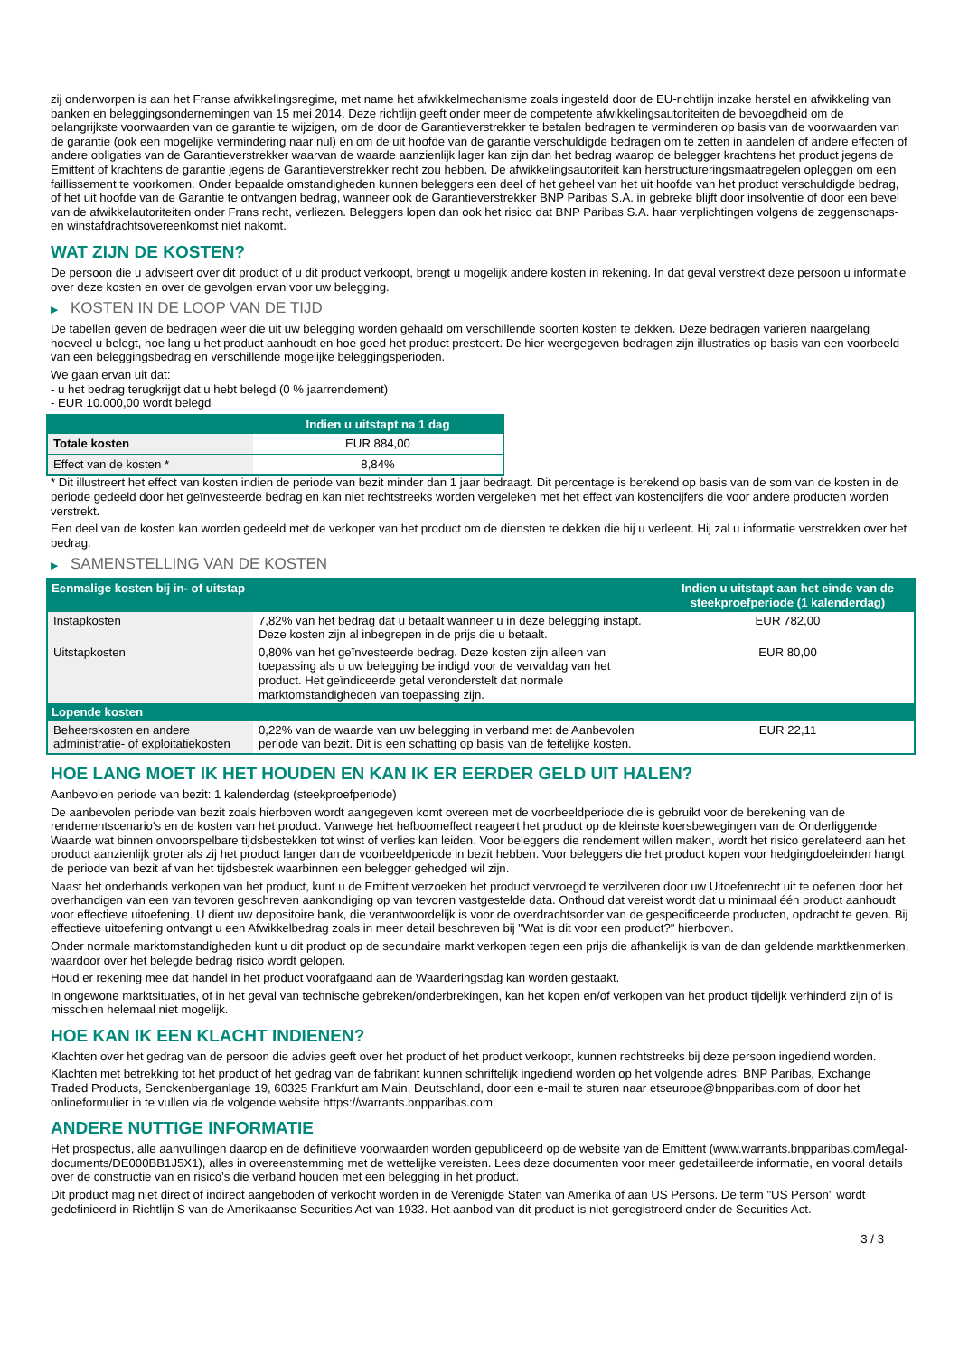zij onderworpen is aan het Franse afwikkelingsregime, met name het afwikkelmechanisme zoals ingesteld door de EU-richtlijn inzake herstel en afwikkeling van banken en beleggingsondernemingen van 15 mei 2014. Deze richtlijn geeft onder meer de competente afwikkelingsautoriteiten de bevoegdheid om de belangrijkste voorwaarden van de garantie te wijzigen, om de door de Garantieverstrekker te betalen bedragen te verminderen op basis van de voorwaarden van de garantie (ook een mogelijke vermindering naar nul) en om de uit hoofde van de garantie verschuldigde bedragen om te zetten in aandelen of andere effecten of andere obligaties van de Garantieverstrekker waarvan de waarde aanzienlijk lager kan zijn dan het bedrag waarop de belegger krachtens het product jegens de Emittent of krachtens de garantie jegens de Garantieverstrekker recht zou hebben. De afwikkelingsautoriteit kan herstructureringsmaatregelen opleggen om een faillissement te voorkomen. Onder bepaalde omstandigheden kunnen beleggers een deel of het geheel van het uit hoofde van het product verschuldigde bedrag, of het uit hoofde van de Garantie te ontvangen bedrag, wanneer ook de Garantieverstrekker BNP Paribas S.A. in gebreke blijft door insolventie of door een bevel van de afwikkelautoriteiten onder Frans recht, verliezen. Beleggers lopen dan ook het risico dat BNP Paribas S.A. haar verplichtingen volgens de zeggenschaps- en winstafdrachtsovereenkomst niet nakomt.
WAT ZIJN DE KOSTEN?
De persoon die u adviseert over dit product of u dit product verkoopt, brengt u mogelijk andere kosten in rekening. In dat geval verstrekt deze persoon u informatie over deze kosten en over de gevolgen ervan voor uw belegging.
▶ KOSTEN IN DE LOOP VAN DE TIJD
De tabellen geven de bedragen weer die uit uw belegging worden gehaald om verschillende soorten kosten te dekken. Deze bedragen variëren naargelang hoeveel u belegt, hoe lang u het product aanhoudt en hoe goed het product presteert. De hier weergegeven bedragen zijn illustraties op basis van een voorbeeld van een beleggingsbedrag en verschillende mogelijke beleggingsperioden.
We gaan ervan uit dat:
- u het bedrag terugkrijgt dat u hebt belegd (0 % jaarrendement)
- EUR 10.000,00 wordt belegd
| | Indien u uitstapt na 1 dag |
| --- | --- |
| Totale kosten | EUR 884,00 |
| Effect van de kosten * | 8,84% |
* Dit illustreert het effect van kosten indien de periode van bezit minder dan 1 jaar bedraagt. Dit percentage is berekend op basis van de som van de kosten in de periode gedeeld door het geïnvesteerde bedrag en kan niet rechtstreeks worden vergeleken met het effect van kostencijfers die voor andere producten worden verstrekt.
Een deel van de kosten kan worden gedeeld met de verkoper van het product om de diensten te dekken die hij u verleent. Hij zal u informatie verstrekken over het bedrag.
▶ SAMENSTELLING VAN DE KOSTEN
| Eenmalige kosten bij in- of uitstap | | Indien u uitstapt aan het einde van de steekproefperiode (1 kalenderdag) |
| --- | --- | --- |
| Instapkosten | 7,82% van het bedrag dat u betaalt wanneer u in deze belegging instapt. Deze kosten zijn al inbegrepen in de prijs die u betaalt. | EUR 782,00 |
| Uitstapkosten | 0,80% van het geïnvesteerde bedrag. Deze kosten zijn alleen van toepassing als u uw belegging be indigd voor de vervaldag van het product. Het geïndiceerde getal veronderstelt dat normale marktomstandigheden van toepassing zijn. | EUR 80,00 |
| Lopende kosten | | |
| Beheerskosten en andere administratie- of exploitatiekosten | 0,22% van de waarde van uw belegging in verband met de Aanbevolen periode van bezit. Dit is een schatting op basis van de feitelijke kosten. | EUR 22,11 |
HOE LANG MOET IK HET HOUDEN EN KAN IK ER EERDER GELD UIT HALEN?
Aanbevolen periode van bezit: 1 kalenderdag (steekproefperiode)
De aanbevolen periode van bezit zoals hierboven wordt aangegeven komt overeen met de voorbeeldperiode die is gebruikt voor de berekening van de rendementscenario's en de kosten van het product. Vanwege het hefboomeffect reageert het product op de kleinste koersbewegingen van de Onderliggende Waarde wat binnen onvoorspelbare tijdsbestekken tot winst of verlies kan leiden. Voor beleggers die rendement willen maken, wordt het risico gerelateerd aan het product aanzienlijk groter als zij het product langer dan de voorbeeldperiode in bezit hebben. Voor beleggers die het product kopen voor hedgingdoeleinden hangt de periode van bezit af van het tijdsbestek waarbinnen een belegger gehedged wil zijn.
Naast het onderhands verkopen van het product, kunt u de Emittent verzoeken het product vervroegd te verzilveren door uw Uitoefenrecht uit te oefenen door het overhandigen van een van tevoren geschreven aankondiging op van tevoren vastgestelde data. Onthoud dat vereist wordt dat u minimaal één product aanhoudt voor effectieve uitoefening. U dient uw depositoire bank, die verantwoordelijk is voor de overdrachtsorder van de gespecificeerde producten, opdracht te geven. Bij effectieve uitoefening ontvangt u een Afwikkelbedrag zoals in meer detail beschreven bij "Wat is dit voor een product?" hierboven.
Onder normale marktomstandigheden kunt u dit product op de secundaire markt verkopen tegen een prijs die afhankelijk is van de dan geldende marktkenmerken, waardoor over het belegde bedrag risico wordt gelopen.
Houd er rekening mee dat handel in het product voorafgaand aan de Waarderingsdag kan worden gestaakt.
In ongewone marktsituaties, of in het geval van technische gebreken/onderbrekingen, kan het kopen en/of verkopen van het product tijdelijk verhinderd zijn of is misschien helemaal niet mogelijk.
HOE KAN IK EEN KLACHT INDIENEN?
Klachten over het gedrag van de persoon die advies geeft over het product of het product verkoopt, kunnen rechtstreeks bij deze persoon ingediend worden.
Klachten met betrekking tot het product of het gedrag van de fabrikant kunnen schriftelijk ingediend worden op het volgende adres: BNP Paribas, Exchange Traded Products, Senckenberganlage 19, 60325 Frankfurt am Main, Deutschland, door een e-mail te sturen naar etseurope@bnpparibas.com of door het onlineformulier in te vullen via de volgende website https://warrants.bnpparibas.com
ANDERE NUTTIGE INFORMATIE
Het prospectus, alle aanvullingen daarop en de definitieve voorwaarden worden gepubliceerd op de website van de Emittent (www.warrants.bnpparibas.com/legal-documents/DE000BB1J5X1), alles in overeenstemming met de wettelijke vereisten. Lees deze documenten voor meer gedetailleerde informatie, en vooral details over de constructie van en risico’s die verband houden met een belegging in het product.
Dit product mag niet direct of indirect aangeboden of verkocht worden in de Verenigde Staten van Amerika of aan US Persons. De term "US Person" wordt gedefinieerd in Richtlijn S van de Amerikaanse Securities Act van 1933. Het aanbod van dit product is niet geregistreerd onder de Securities Act.
3 / 3